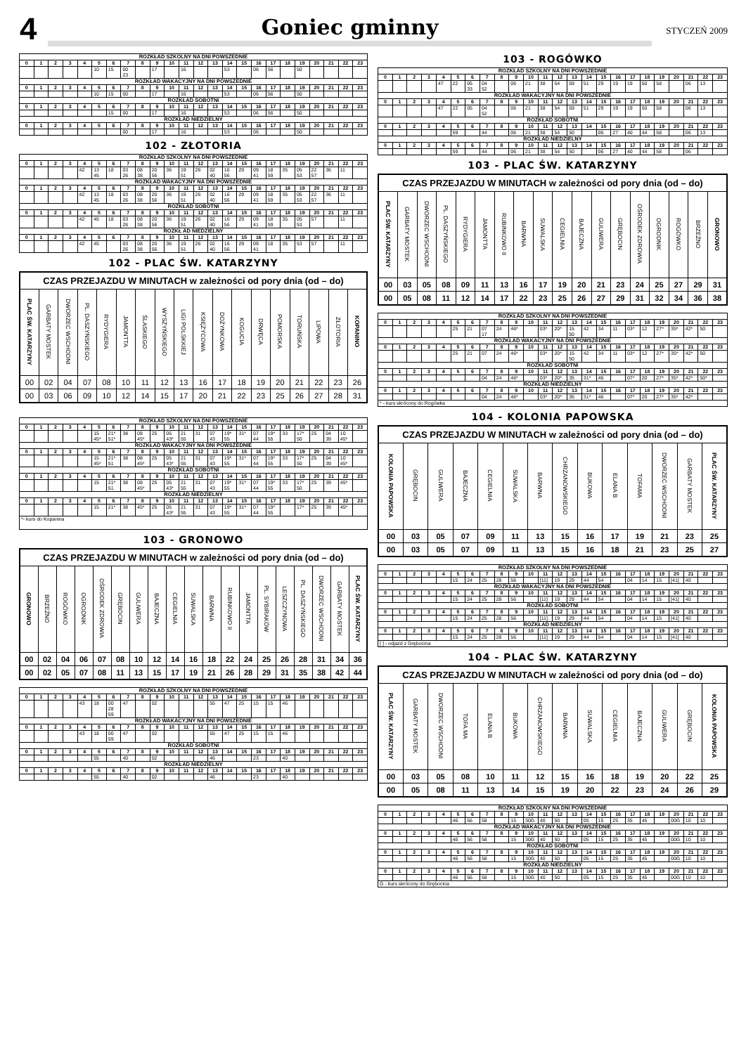4
Goniec gminny
STYCZEŃ 2009
| ROZKŁAD SZKOLNY NA DNI POWSZEDNIE | | | | | | | | | | | | | | | | | | | | | | | |
| 0 | 1 | 2 | 3 | 4 | 5 | 6 | 7 | 8 | 9 | 10 | 11 | 12 | 13 | 14 | 15 | 16 | 17 | 18 | 19 | 20 | 21 | 22 | 23 |
| | | | | | 10 | 15 | 00 23 | | 17 | | 16 | | | 53 | | 06 | 56 | | 50 | | | | |
| ROZKŁAD WAKACYJNY NA DNI POWSZEDNIE | | | | | | | | | | | | | | | | | | | | | | | |
| 0 | 1 | 2 | 3 | 4 | 5 | 6 | 7 | 8 | 9 | 10 | 11 | 12 | 13 | 14 | 15 | 16 | 17 | 18 | 19 | 20 | 21 | 22 | 23 |
| | | | | | 10 | 15 | 00 | | 17 | | 16 | | | 53 | | 06 | 56 | | 50 | | | | |
| ROZKŁAD SOBOTNI | | | | | | | | | | | | | | | | | | | | | | | |
| 0 | 1 | 2 | 3 | 4 | 5 | 6 | 7 | 8 | 9 | 10 | 11 | 12 | 13 | 14 | 15 | 16 | 17 | 18 | 19 | 20 | 21 | 22 | 23 |
| | | | | | | 15 | 00 | | 17 | | 16 | | | 53 | | 06 | 56 | | 50 | | | | |
| ROZKŁAD NIEDZIELNY | | | | | | | | | | | | | | | | | | | | | | | |
| 0 | 1 | 2 | 3 | 4 | 5 | 6 | 7 | 8 | 9 | 10 | 11 | 12 | 13 | 14 | 15 | 16 | 17 | 18 | 19 | 20 | 21 | 22 | 23 |
| | | | | | | | 00 | | 17 | | 16 | | | 53 | | 06 | | | 50 | | | | |
102 - ZŁOTORIA
| ROZKŁAD SZKOLNY NA DNI POWSZEDNIE | | | | | | | | | | | | | | | | | | | | | | | |
| 0 | 1 | 2 | 3 | 4 | 5 | 6 | 7 | 8 | 9 | 10 | 11 | 12 | 13 | 14 | 15 | 16 | 17 | 18 | 19 | 20 | 21 | 22 | 23 |
| | | | | 42 | 13 45 | 18 | 03 26 | 08 38 | 20 56 | 36 | 19 51 | 26 | 02 40 | 16 56 | 29 | 09 41 | 18 59 | 35 | 05 53 | 22 57 | 36 | 11 | |
| ROZKŁAD WAKACYJNY NA DNI POWSZEDNIE | | | | | | | | | | | | | | | | | | | | | | | |
| 0 | 1 | 2 | 3 | 4 | 5 | 6 | 7 | 8 | 9 | 10 | 11 | 12 | 13 | 14 | 15 | 16 | 17 | 18 | 19 | 20 | 21 | 22 | 23 |
| | | | | 42 | 13 45 | 18 | 03 26 | 08 38 | 20 56 | 36 | 19 51 | 26 | 02 40 | 16 56 | 29 | 09 41 | 18 59 | 35 | 05 53 | 22 57 | 36 | 11 | |
| ROZKŁAD SOBOTNI | | | | | | | | | | | | | | | | | | | | | | | |
| 0 | 1 | 2 | 3 | 4 | 5 | 6 | 7 | 8 | 9 | 10 | 11 | 12 | 13 | 14 | 15 | 16 | 17 | 18 | 19 | 20 | 21 | 22 | 23 |
| | | | | 42 | 45 | 18 | 03 26 | 08 38 | 20 56 | 36 | 19 51 | 26 | 02 40 | 16 56 | 29 | 09 41 | 18 59 | 35 | 05 53 | 57 | | 11 | |
| ROZKŁ AD NIEDZIELNY | | | | | | | | | | | | | | | | | | | | | | | |
| 0 | 1 | 2 | 3 | 4 | 5 | 6 | 7 | 8 | 9 | 10 | 11 | 12 | 13 | 14 | 15 | 16 | 17 | 18 | 19 | 20 | 21 | 22 | 23 |
| | | | | 42 | 45 | | 03 26 | 08 38 | 20 56 | 36 | 19 51 | 26 | 02 40 | 16 56 | 29 | 09 41 | 18 | 35 | 53 | 57 | | 11 | |
102 - PLAC ŚW. KATARZYNY
| CZAS PRZEJAZDU W MINUTACH w zależności od pory dnia (od – do) | | | | | | | | | | | | | | | | | |
| PLAC ŚW. KATARZYNY | GARBATY MOSTEK | DWORZEC WSCHODNI | PL. DASZYŃSKIEGO | RYDYGIERA | JAMONTTA | ŚLASKIEGO | WYSZYŃSKIEGO | LIGI POLSKKIEJ | KSIĘŻYCOWA | DOŻYNKOWA | KOGUCIA | DRWĘCA | POMORSKA | TORUŃSKA | LIPOWA | ZŁOTORIA | KOPANINO |
| 00 | 02 | 04 | 07 | 08 | 10 | 11 | 12 | 13 | 16 | 17 | 18 | 19 | 20 | 21 | 22 | 23 | 26 |
| 00 | 03 | 06 | 09 | 10 | 12 | 14 | 15 | 17 | 20 | 21 | 22 | 23 | 25 | 26 | 27 | 28 | 31 |
| ROZKŁAD SZKOLNY NA DNI POWSZEDNIE | | | | | | | | | | | | | | | | | | | | | | | |
| 0 | 1 | 2 | 3 | 4 | 5 | 6 | 7 | 8 | 9 | 10 | 11 | 12 | 13 | 14 | 15 | 16 | 17 | 18 | 19 | 20 | 21 | 22 | 23 |
| | | | | | 15 45* | 21* 51* | 38 | 08 45* | 25 | 05 43* | 21 55 | 31 | 07 43 | 19* 55 | 31* | 07 44 | 19* 55 | 33 | 17* 50 | 25 | 04 39 | 10 45* | |
| ROZKŁAD WAKACYJNY NA DNI POWSZEDNIE | | | | | | | | | | | | | | | | | | | | | | | |
| 0 | 1 | 2 | 3 | 4 | 5 | 6 | 7 | 8 | 9 | 10 | 11 | 12 | 13 | 14 | 15 | 16 | 17 | 18 | 19 | 20 | 21 | 22 | 23 |
| | | | | | 15 45* | 21* 51 | 38 | 08 45* | 25 | 05 43* | 21 55 | 31 | 07 43 | 19* 55 | 31* | 07 44 | 19* 55 | 33 | 17* 50 | 25 | 04 39 | 10 45* | |
| ROZKŁAD SOBOTNI | | | | | | | | | | | | | | | | | | | | | | | |
| 0 | 1 | 2 | 3 | 4 | 5 | 6 | 7 | 8 | 9 | 10 | 11 | 12 | 13 | 14 | 15 | 16 | 17 | 18 | 19 | 20 | 21 | 22 | 23 |
| | | | | | 15 | 21* 51 | 38 | 08 45* | 25 | 05 43* | 21 55 | 31 | 07 43 | 19* 55 | 31* | 07 44 | 19* 55 | 33 | 17* 50 | 25 | 39 | 45* | |
| ROZKŁAD NIEDZIELNY | | | | | | | | | | | | | | | | | | | | | | | |
| 0 | 1 | 2 | 3 | 4 | 5 | 6 | 7 | 8 | 9 | 10 | 11 | 12 | 13 | 14 | 15 | 16 | 17 | 18 | 19 | 20 | 21 | 22 | 23 |
| | | | | | 15 | 21* | 38 | 45* | 25 | 05 43* | 21 55 | 31 | 07 43 | 19* 55 | 31* | 07 44 | 19* 55 | | 17* | 25 | 39 | 45* | |
| *- kurs do Kopanina | | | | | | | | | | | | | | | | | | | | | | | |
103 - GRONOWO
| CZAS PRZEJAZDU W MINUTACH w zależności od pory dnia (od – do) | | | | | | | | | | | | | | | | | | |
| GRONOWO | BRZEŹNO | ROGÓWKO | OGRODNIK | OŚRODEK ZDROWIA | GRĘBOCIN | GULIWERA | BAJECZNA | CEGIELNIA | SUWALSKA | BARWNA | RUBINKOWO II | JAMONTTA | PL. SYBIRAKÓW | LESZCZYNOWA | PL. DASZYŃSKIEGO | DWORZEC WSCHODNI | GARBATY MOSTEK | PLAC ŚW. KATARZYNY |
| 00 | 02 | 04 | 06 | 07 | 08 | 10 | 12 | 14 | 16 | 18 | 22 | 24 | 25 | 26 | 28 | 31 | 34 | 36 |
| 00 | 02 | 05 | 07 | 08 | 11 | 13 | 15 | 17 | 19 | 21 | 26 | 28 | 29 | 31 | 35 | 38 | 42 | 44 |
| ROZKŁAD SZKOLNY NA DNI POWSZEDNIE | | | | | | | | | | | | | | | | | | | | | | | |
| 0 | 1 | 2 | 3 | 4 | 5 | 6 | 7 | 8 | 9 | 10 | 11 | 12 | 13 | 14 | 15 | 16 | 17 | 18 | 19 | 20 | 21 | 22 | 23 |
| | | | | 43 | 18 | 00 28 59 | 47 | | 02 | | | | 55 | 47 | 25 | 15 | 15 | 46 | | | | | |
| ROZKŁAD WAKACYJNY NA DNI POWSZEDNIE | | | | | | | | | | | | | | | | | | | | | | | |
| 0 | 1 | 2 | 3 | 4 | 5 | 6 | 7 | 8 | 9 | 10 | 11 | 12 | 13 | 14 | 15 | 16 | 17 | 18 | 19 | 20 | 21 | 22 | 23 |
| | | | | 43 | 18 | 00 59 | 47 | | 02 | | | | 55 | 47 | 25 | 15 | 15 | 46 | | | | | |
| ROZKŁAD SOBOTNI | | | | | | | | | | | | | | | | | | | | | | | |
| 0 | 1 | 2 | 3 | 4 | 5 | 6 | 7 | 8 | 9 | 10 | 11 | 12 | 13 | 14 | 15 | 16 | 17 | 18 | 19 | 20 | 21 | 22 | 23 |
| | | | | | 55 | | 40 | | 02 | | | | 46 | | | 23 | | 40 | | | | | |
| ROZKŁAD NIEDZIELNY | | | | | | | | | | | | | | | | | | | | | | | |
| 0 | 1 | 2 | 3 | 4 | 5 | 6 | 7 | 8 | 9 | 10 | 11 | 12 | 13 | 14 | 15 | 16 | 17 | 18 | 19 | 20 | 21 | 22 | 23 |
| | | | | | 55 | | 40 | | 02 | | | | 46 | | | 23 | | 40 | | | | | |
103 - ROGÓWKO
| ROZKŁAD SZKOLNY NA DNI POWSZEDNIE | | | | | | | | | | | | | | | | | | | | | | | |
| 0 | 1 | 2 | 3 | 4 | 5 | 6 | 7 | 8 | 9 | 10 | 11 | 12 | 13 | 14 | 15 | 16 | 17 | 18 | 19 | 20 | 21 | 22 | 23 |
| | | | | 47 | 22 | 05 33 | 04 52 | | 06 | 21 | 38 | 54 | 59 | 51 | 29 | 19 | 19 | 50 | 58 | | 06 | 13 | |
| ROZKŁAD WAKACYJNY NA DNI POWSZEDNIE | | | | | | | | | | | | | | | | | | | | | | | |
| 0 | 1 | 2 | 3 | 4 | 5 | 6 | 7 | 8 | 9 | 10 | 11 | 12 | 13 | 14 | 15 | 16 | 17 | 18 | 19 | 20 | 21 | 22 | 23 |
| | | | | 47 | 22 | 05 | 04 52 | | 06 | 21 | 38 | 54 | 59 | 51 | 29 | 19 | 19 | 50 | 58 | | 06 | 13 | |
| ROZKŁAD SOBOTNI | | | | | | | | | | | | | | | | | | | | | | | |
| 0 | 1 | 2 | 3 | 4 | 5 | 6 | 7 | 8 | 9 | 10 | 11 | 12 | 13 | 14 | 15 | 16 | 17 | 18 | 19 | 20 | 21 | 22 | 23 |
| | | | | | 59 | | 44 | | 06 | 21 | 38 | 54 | 50 | | 06 | 27 | 40 | 44 | 58 | | 06 | 13 | |
| ROZKŁAD NIEDZIELNY | | | | | | | | | | | | | | | | | | | | | | | |
| 0 | 1 | 2 | 3 | 4 | 5 | 6 | 7 | 8 | 9 | 10 | 11 | 12 | 13 | 14 | 15 | 16 | 17 | 18 | 19 | 20 | 21 | 22 | 23 |
| | | | | | 59 | | 44 | | 06 | 21 | 38 | 54 | 50 | | 06 | 27 | 40 | 44 | 58 | | 06 | | |
103 - PLAC ŚW. KATARZYNY
| CZAS PRZEJAZDU W MINUTACH w zależności od pory dnia (od – do) | | | | | | | | | | | | | | | | | |
| PLAC ŚW. KATARZYNY | GARBATY MOSTEK | DWORZEC WSCHODNI | PL. DASZYŃSKIEGO | RYDYGIERA | JAMONTTA | RUBINKOWO II | BARWNA | SUWALSKA | CEGIELNIA | BAJECZNA | GULIWERA | GRĘBOCIN | OŚRODEK ZDROWIA | OGRODNIK | ROGÓWKO | BRZEŹNO | GRONOWO |
| 00 | 03 | 05 | 08 | 09 | 11 | 13 | 16 | 17 | 19 | 20 | 21 | 23 | 24 | 25 | 27 | 29 | 31 |
| 00 | 05 | 08 | 11 | 12 | 14 | 17 | 22 | 23 | 25 | 26 | 27 | 29 | 31 | 32 | 34 | 36 | 38 |
| ROZKŁAD SZKOLNY NA DNI POWSZEDNIE | | | | | | | | | | | | | | | | | | | | | | | |
| 0 | 1 | 2 | 3 | 4 | 5 | 6 | 7 | 8 | 9 | 10 | 11 | 12 | 13 | 14 | 15 | 16 | 17 | 18 | 19 | 20 | 21 | 22 | 23 |
| | | | | | 25 | 21 | 07 17 | 24 | 46* | | 03* | 20* | 15 50 | 42 | 34 | 11 | 03* | 12 | 27* | 35* | 42* | 50 | |
| ROZKŁAD WAKACYJNY NA DNI POWSZEDNIE | | | | | | | | | | | | | | | | | | | | | | | |
| 0 | 1 | 2 | 3 | 4 | 5 | 6 | 7 | 8 | 9 | 10 | 11 | 12 | 13 | 14 | 15 | 16 | 17 | 18 | 19 | 20 | 21 | 22 | 23 |
| | | | | | 25 | 21 | 07 | 24 | 46* | | 03* | 20* | 15 50 | 42 | 34 | 11 | 03* | 12 | 27* | 35* | 42* | 50 | |
| ROZKŁAD SOBOTNI | | | | | | | | | | | | | | | | | | | | | | | |
| 0 | 1 | 2 | 3 | 4 | 5 | 6 | 7 | 8 | 9 | 10 | 11 | 12 | 13 | 14 | 15 | 16 | 17 | 18 | 19 | 20 | 21 | 22 | 23 |
| | | | | | | | 04 | 24 | 46* | | 03* | 20* | 35 | 31* | 46 | | 07* | 20 | 27* | 35* | 42* | 50* | |
| ROZKŁAD NIEDZIELNY | | | | | | | | | | | | | | | | | | | | | | | |
| 0 | 1 | 2 | 3 | 4 | 5 | 6 | 7 | 8 | 9 | 10 | 11 | 12 | 13 | 14 | 15 | 16 | 17 | 18 | 19 | 20 | 21 | 22 | 23 |
| | | | | | | | 04 | 24 | 46* | | 03* | 20* | 35 | 31* | 46 | | 07* | 20 | 27* | 35* | 42* | | |
| * - kurs skrócony do Rogówka | | | | | | | | | | | | | | | | | | | | | | | |
104 - KOLONIA PAPOWSKA
| CZAS PRZEJAZDU W MINUTACH w zależności od pory dnia (od – do) | | | | | | | | | | | | | |
| KOLONIA PAPOWSKA | GRĘBOCIN | GULIWERA | BAJECZNA | CEGIELNIA | SUWALSKA | BARWNA | CHRZANOWSKIEGO | BUKOWA | ELANA B | TOFAMA | DWORZEC WSCHODNI | GARBATY MOSTEK | PLAC ŚW. KATARZYNY |
| 00 | 03 | 05 | 07 | 09 | 11 | 13 | 15 | 16 | 17 | 19 | 21 | 23 | 25 |
| 00 | 03 | 05 | 07 | 09 | 11 | 13 | 15 | 16 | 18 | 21 | 23 | 25 | 27 |
| ROZKŁAD SZKOLNY NA DNI POWSZEDNIE | | | | | | | | | | | | | | | | | | | | | | | |
| 0 | 1 | 2 | 3 | 4 | 5 | 6 | 7 | 8 | 9 | 10 | 11 | 12 | 13 | 14 | 15 | 16 | 17 | 18 | 19 | 20 | 21 | 22 | 23 |
| | | | | | 15 | 24 | 25 | 28 | 56 | | [11] | 19 | 29 | 44 | 54 | | 04 | 14 | 15 | [41] | 40 | | |
| ROZKŁAD WAKACYJNY NA DNI POWSZEDNIE | | | | | | | | | | | | | | | | | | | | | | | |
| 0 | 1 | 2 | 3 | 4 | 5 | 6 | 7 | 8 | 9 | 10 | 11 | 12 | 13 | 14 | 15 | 16 | 17 | 18 | 19 | 20 | 21 | 22 | 23 |
| | | | | | 15 | 24 | 25 | 28 | 56 | | [11] | 19 | 29 | 44 | 54 | | 04 | 14 | 15 | [41] | 40 | | |
| ROZKŁAD SOBOTNI | | | | | | | | | | | | | | | | | | | | | | | |
| 0 | 1 | 2 | 3 | 4 | 5 | 6 | 7 | 8 | 9 | 10 | 11 | 12 | 13 | 14 | 15 | 16 | 17 | 18 | 19 | 20 | 21 | 22 | 23 |
| | | | | | 15 | 24 | 25 | 28 | 56 | | [11] | 19 | 29 | 44 | 54 | | 04 | 14 | 15 | [41] | 40 | | |
| ROZKŁAD NIEDZIELNY | | | | | | | | | | | | | | | | | | | | | | | |
| 0 | 1 | 2 | 3 | 4 | 5 | 6 | 7 | 8 | 9 | 10 | 11 | 12 | 13 | 14 | 15 | 16 | 17 | 18 | 19 | 20 | 21 | 22 | 23 |
| | | | | | 15 | 24 | 25 | 28 | 56 | | [11] | 19 | 29 | 44 | 54 | | 04 | 14 | 15 | [41] | 40 | | |
| [ ] - odjazd z Grębocina | | | | | | | | | | | | | | | | | | | | | | | |
104 - PLAC ŚW. KATARZYNY
| CZAS PRZEJAZDU W MINUTACH w zależności od pory dnia (od – do) | | | | | | | | | | | | | |
| PLAC ŚW. KATARZYNY | GARBATY MOSTEK | DWORZEC WSCHODNI | TOFA MA | ELANA B | BUKOWA | CHRZANOWSKIEGO | BARWNA | SUWALSKA | CEGIELNIA | BAJECZNA | GULIWERA | GRĘBOCIN | KOLONIA PAPOWSKA |
| 00 | 03 | 05 | 08 | 10 | 11 | 12 | 15 | 16 | 18 | 19 | 20 | 22 | 25 |
| 00 | 05 | 08 | 11 | 13 | 14 | 15 | 19 | 20 | 22 | 23 | 24 | 26 | 29 |
| ROZKŁAD SZKOLNY NA DNI POWSZEDNIE | | | | | | | | | | | | | | | | | | | | | | | |
| 0 | 1 | 2 | 3 | 4 | 5 | 6 | 7 | 8 | 9 | 10 | 11 | 12 | 13 | 14 | 15 | 16 | 17 | 18 | 19 | 20 | 21 | 22 | 23 |
| | | | | | 46 | 56 | 58 | | 15 | 30G | 40 | 50 | | 05 | 15 | 25 | 35 | 45 | | 00G | 10 | 10 | |
| ROZKŁAD WAKACYJNY NA DNI POWSZEDNIE | | | | | | | | | | | | | | | | | | | | | | | |
| 0 | 1 | 2 | 3 | 4 | 5 | 6 | 7 | 8 | 9 | 10 | 11 | 12 | 13 | 14 | 15 | 16 | 17 | 18 | 19 | 20 | 21 | 22 | 23 |
| | | | | | 46 | 56 | 58 | | 15 | 30G | 40 | 50 | | 05 | 15 | 25 | 35 | 45 | | 00G | 10 | 10 | |
| ROZKŁAD SOBOTNI | | | | | | | | | | | | | | | | | | | | | | | |
| 0 | 1 | 2 | 3 | 4 | 5 | 6 | 7 | 8 | 9 | 10 | 11 | 12 | 13 | 14 | 15 | 16 | 17 | 18 | 19 | 20 | 21 | 22 | 23 |
| | | | | | 46 | 56 | 58 | | 15 | 30G | 40 | 50 | | 05 | 15 | 25 | 35 | 45 | | 00G | 10 | 10 | |
| ROZKŁAD NIEDZIELNY | | | | | | | | | | | | | | | | | | | | | | | |
| 0 | 1 | 2 | 3 | 4 | 5 | 6 | 7 | 8 | 9 | 10 | 11 | 12 | 13 | 14 | 15 | 16 | 17 | 18 | 19 | 20 | 21 | 22 | 23 |
| | | | | | 46 | 56 | 58 | | 15 | 30G | 40 | 50 | | 05 | 15 | 25 | 35 | 45 | | 00G | 10 | 10 | |
| G - kurs skrócony do Grębocina | | | | | | | | | | | | | | | | | | | | | | | |